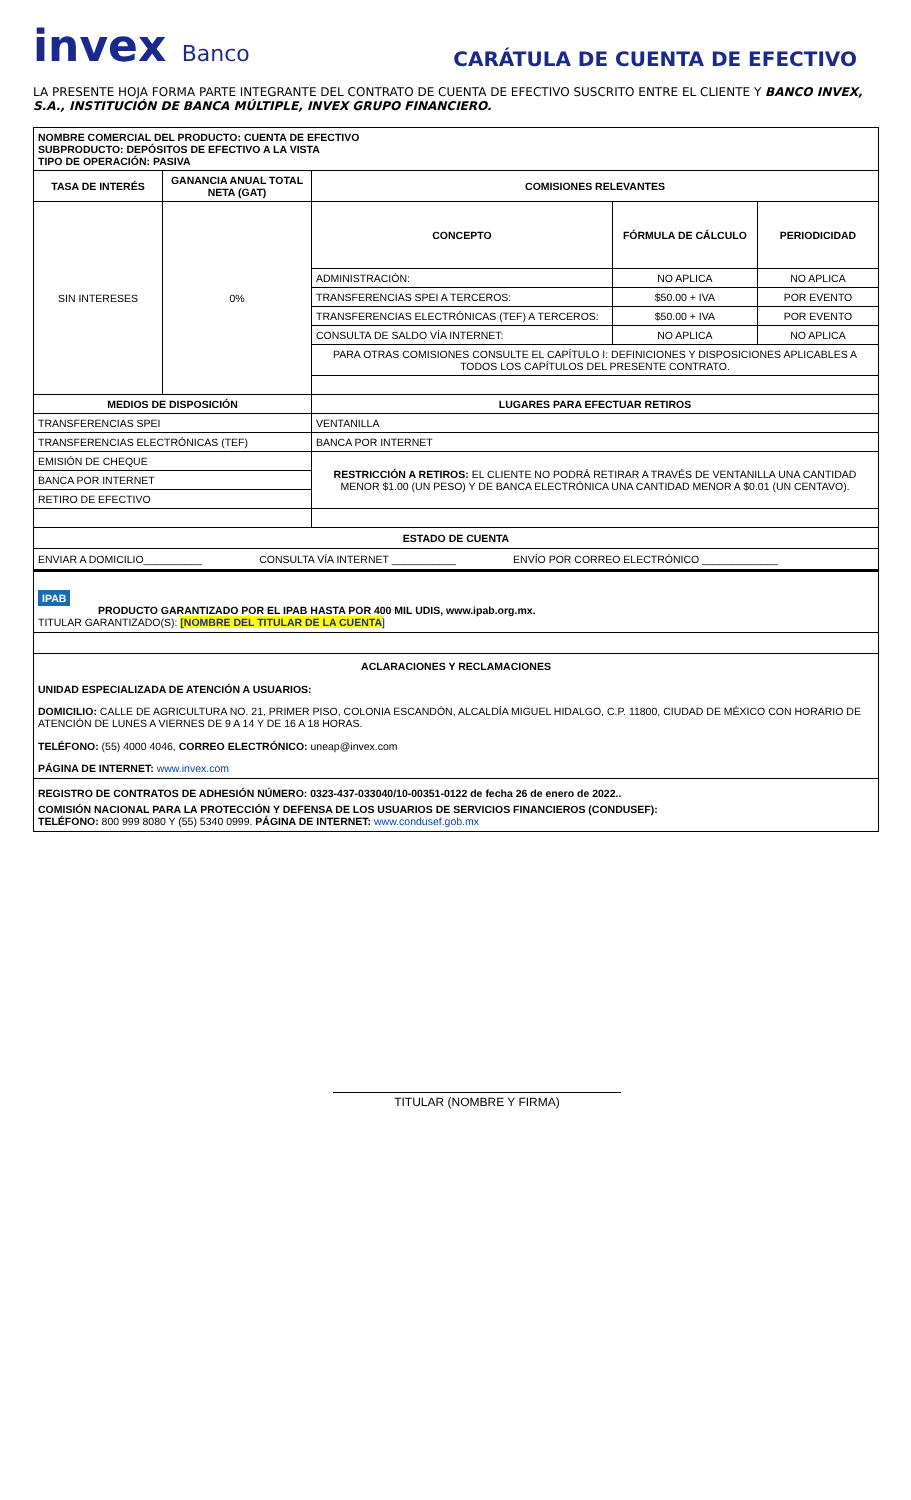invex Banco
CARÁTULA DE CUENTA DE EFECTIVO
LA PRESENTE HOJA FORMA PARTE INTEGRANTE DEL CONTRATO DE CUENTA DE EFECTIVO SUSCRITO ENTRE EL CLIENTE Y BANCO INVEX, S.A., INSTITUCIÓN DE BANCA MÚLTIPLE, INVEX GRUPO FINANCIERO.
| NOMBRE COMERCIAL DEL PRODUCTO: CUENTA DE EFECTIVO SUBPRODUCTO: DEPÓSITOS DE EFECTIVO A LA VISTA TIPO DE OPERACIÓN: PASIVA | | | | |
| TASA DE INTERÉS | GANANCIA ANUAL TOTAL NETA (GAT) | COMISIONES RELEVANTES | | |
| SIN INTERESES | 0% | CONCEPTO | FÓRMULA DE CÁLCULO | PERIODICIDAD |
| | | ADMINISTRACIÓN: | NO APLICA | NO APLICA |
| | | TRANSFERENCIAS SPEI A TERCEROS: | $50.00 + IVA | POR EVENTO |
| | | TRANSFERENCIAS ELECTRÓNICAS (TEF) A TERCEROS: | $50.00 + IVA | POR EVENTO |
| | | CONSULTA DE SALDO VÍA INTERNET: | NO APLICA | NO APLICA |
| | | PARA OTRAS COMISIONES CONSULTE EL CAPÍTULO I: DEFINICIONES Y DISPOSICIONES APLICABLES A TODOS LOS CAPÍTULOS DEL PRESENTE CONTRATO. | | |
| MEDIOS DE DISPOSICIÓN | | LUGARES PARA EFECTUAR RETIROS | | |
| TRANSFERENCIAS SPEI | | VENTANILLA | | |
| TRANSFERENCIAS ELECTRÓNICAS (TEF) | | BANCA POR INTERNET | | |
| EMISIÓN DE CHEQUE | | RESTRICCIÓN A RETIROS: EL CLIENTE NO PODRÁ RETIRAR A TRAVÉS DE VENTANILLA UNA CANTIDAD MENOR $1.00 (UN PESO) Y DE BANCA ELECTRÓNICA UNA CANTIDAD MENOR A $0.01 (UN CENTAVO). | | |
| BANCA POR INTERNET | | | | |
| RETIRO DE EFECTIVO | | | | |
ESTADO DE CUENTA
ENVIAR A DOMICILIO__________ CONSULTA VÍA INTERNET ___________ ENVÍO POR CORREO ELECTRÓNICO _____________
IPAB
PRODUCTO GARANTIZADO POR EL IPAB HASTA POR 400 MIL UDIS, www.ipab.org.mx.
TITULAR GARANTIZADO(S): [NOMBRE DEL TITULAR DE LA CUENTA]
ACLARACIONES Y RECLAMACIONES
UNIDAD ESPECIALIZADA DE ATENCIÓN A USUARIOS:
DOMICILIO: CALLE DE AGRICULTURA NO. 21, PRIMER PISO, COLONIA ESCANDÓN, ALCALDÍA MIGUEL HIDALGO, C.P. 11800, CIUDAD DE MÉXICO CON HORARIO DE ATENCIÓN DE LUNES A VIERNES DE 9 A 14 Y DE 16 A 18 HORAS.
TELÉFONO: (55) 4000 4046, CORREO ELECTRÓNICO: uneap@invex.com
PÁGINA DE INTERNET: www.invex.com
REGISTRO DE CONTRATOS DE ADHESIÓN NÚMERO: 0323-437-033040/10-00351-0122 de fecha 26 de enero de 2022..
COMISIÓN NACIONAL PARA LA PROTECCIÓN Y DEFENSA DE LOS USUARIOS DE SERVICIOS FINANCIEROS (CONDUSEF):
TELÉFONO: 800 999 8080 Y (55) 5340 0999. PÁGINA DE INTERNET: www.condusef.gob.mx
TITULAR (NOMBRE Y FIRMA)